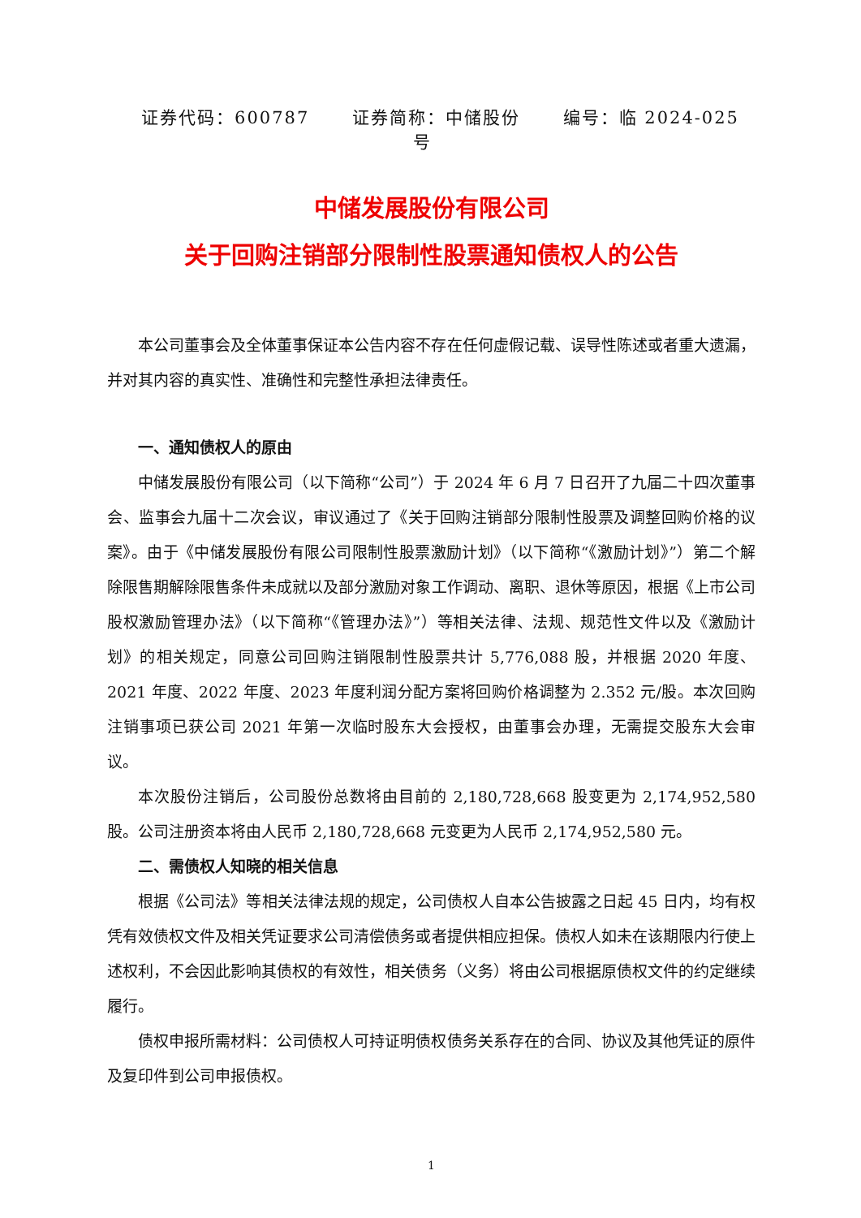证券代码：600787 证券简称：中储股份 编号：临 2024-025 号
中储发展股份有限公司
关于回购注销部分限制性股票通知债权人的公告
本公司董事会及全体董事保证本公告内容不存在任何虚假记载、误导性陈述或者重大遗漏，并对其内容的真实性、准确性和完整性承担法律责任。
一、通知债权人的原由
中储发展股份有限公司（以下简称“公司”）于 2024 年 6 月 7 日召开了九届二十四次董事会、监事会九届十二次会议，审议通过了《关于回购注销部分限制性股票及调整回购价格的议案》。由于《中储发展股份有限公司限制性股票激励计划》（以下简称“《激励计划》”）第二个解除限售期解除限售条件未成就以及部分激励对象工作调动、离职、退休等原因，根据《上市公司股权激励管理办法》（以下简称“《管理办法》”）等相关法律、法规、规范性文件以及《激励计划》的相关规定，同意公司回购注销限制性股票共计 5,776,088 股，并根据 2020 年度、2021 年度、2022 年度、2023 年度利润分配方案将回购价格调整为 2.352 元/股。本次回购注销事项已获公司 2021 年第一次临时股东大会授权，由董事会办理，无需提交股东大会审议。
本次股份注销后，公司股份总数将由目前的 2,180,728,668 股变更为 2,174,952,580 股。公司注册资本将由人民币 2,180,728,668 元变更为人民币 2,174,952,580 元。
二、需债权人知晓的相关信息
根据《公司法》等相关法律法规的规定，公司债权人自本公告披露之日起 45 日内，均有权凭有效债权文件及相关凭证要求公司清偿债务或者提供相应担保。债权人如未在该期限内行使上述权利，不会因此影响其债权的有效性，相关债务（义务）将由公司根据原债权文件的约定继续履行。
债权申报所需材料：公司债权人可持证明债权债务关系存在的合同、协议及其他凭证的原件及复印件到公司申报债权。
1